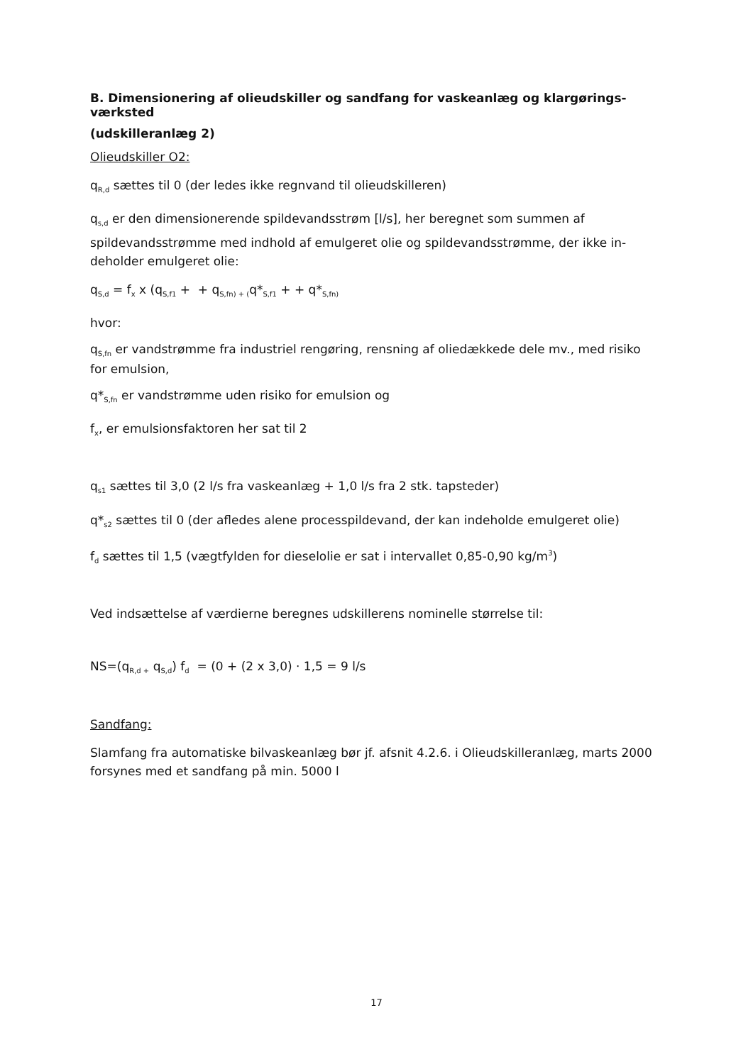B. Dimensionering af olieudskiller og sandfang for vaskeanlæg og klargørings-værksted
(udskilleranlæg 2)
Olieudskiller O2:
q<sub>R,d</sub> sættes til 0 (der ledes ikke regnvand til olieudskilleren)
q<sub>s,d</sub> er den dimensionerende spildevandsstrøm [l/s], her beregnet som summen af spildevandsstrømme med indhold af emulgeret olie og spildevandsstrømme, der ikke in-deholder emulgeret olie:
q<sub>S,d</sub> = f<sub>x</sub> x (q<sub>S,f1</sub> + + q<sub>S,fn) + (</sub>q*<sub>S,f1</sub> + + q*<sub>S,fn)</sub>
hvor:
q<sub>S,fn</sub> er vandstrømme fra industriel rengøring, rensning af oliedækkede dele mv., med risiko for emulsion,
q*<sub>S,fn</sub> er vandstrømme uden risiko for emulsion og
f<sub>x</sub>, er emulsionsfaktoren her sat til 2
q<sub>s1</sub> sættes til 3,0 (2 l/s fra vaskeanlæg + 1,0 l/s fra 2 stk. tapsteder)
q*<sub>s2</sub> sættes til 0 (der afledes alene processpildevand, der kan indeholde emulgeret olie)
f<sub>d</sub> sættes til 1,5 (vægtfylden for dieselolie er sat i intervallet 0,85-0,90 kg/m<sup>3</sup>)
Ved indsættelse af værdierne beregnes udskillerens nominelle størrelse til:
NS=(q<sub>R,d +</sub> q<sub>S,d</sub>) f<sub>d</sub> = (0 + (2 x 3,0) · 1,5 = 9 l/s
Sandfang:
Slamfang fra automatiske bilvaskeanlæg bør jf. afsnit 4.2.6. i Olieudskilleranlæg, marts 2000 forsynes med et sandfang på min. 5000 l
17